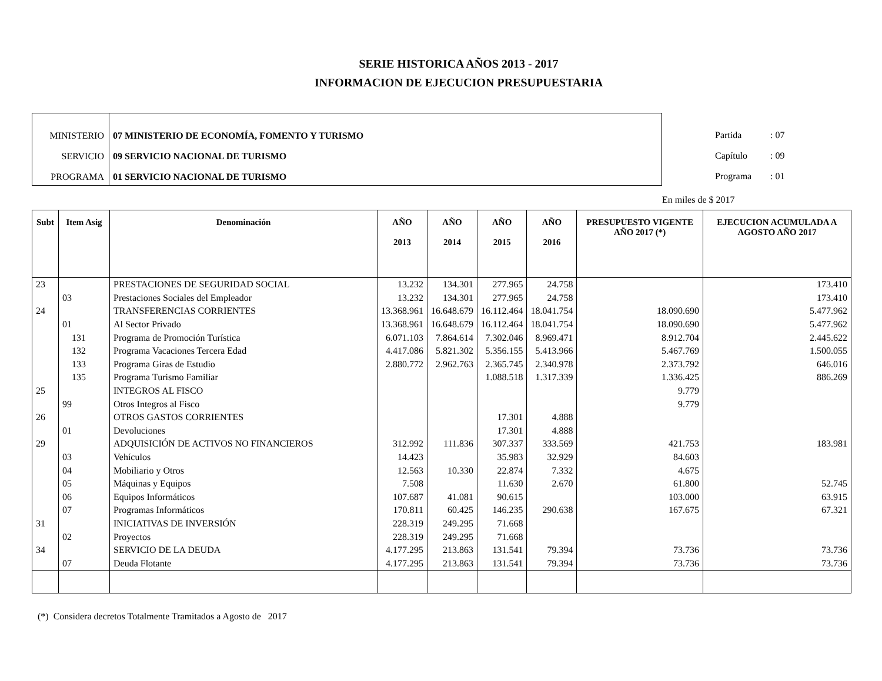SERIE HISTORICA AÑOS 2013 - 2017
INFORMACION DE EJECUCION PRESUPUESTARIA
MINISTERIO
SERVICIO
PROGRAMA
07 MINISTERIO DE ECONOMÍA, FOMENTO Y TURISMO
09 SERVICIO NACIONAL DE TURISMO
01 SERVICIO NACIONAL DE TURISMO
Partida : 07
Capítulo : 09
Programa : 01
En miles de $ 2017
| Subt | Item Asig | Denominación | AÑO 2013 | AÑO 2014 | AÑO 2015 | AÑO 2016 | PRESUPUESTO VIGENTE AÑO 2017 (*) | EJECUCION ACUMULADA A AGOSTO AÑO 2017 |
| --- | --- | --- | --- | --- | --- | --- | --- | --- |
| 23 | | PRESTACIONES DE SEGURIDAD SOCIAL | 13.232 | 134.301 | 277.965 | 24.758 | | 173.410 |
| | 03 | Prestaciones Sociales del Empleador | 13.232 | 134.301 | 277.965 | 24.758 | | 173.410 |
| 24 | | TRANSFERENCIAS CORRIENTES | 13.368.961 | 16.648.679 | 16.112.464 | 18.041.754 | 18.090.690 | 5.477.962 |
| | 01 | Al Sector Privado | 13.368.961 | 16.648.679 | 16.112.464 | 18.041.754 | 18.090.690 | 5.477.962 |
| | 131 | Programa de Promoción Turística | 6.071.103 | 7.864.614 | 7.302.046 | 8.969.471 | 8.912.704 | 2.445.622 |
| | 132 | Programa Vacaciones Tercera Edad | 4.417.086 | 5.821.302 | 5.356.155 | 5.413.966 | 5.467.769 | 1.500.055 |
| | 133 | Programa Giras de Estudio | 2.880.772 | 2.962.763 | 2.365.745 | 2.340.978 | 2.373.792 | 646.016 |
| | 135 | Programa Turismo Familiar | | | 1.088.518 | 1.317.339 | 1.336.425 | 886.269 |
| 25 | | INTEGROS AL FISCO | | | | | 9.779 | |
| | 99 | Otros Integros al Fisco | | | | | 9.779 | |
| 26 | | OTROS GASTOS CORRIENTES | | | 17.301 | 4.888 | | |
| | 01 | Devoluciones | | | 17.301 | 4.888 | | |
| 29 | | ADQUISICIÓN DE ACTIVOS NO FINANCIEROS | 312.992 | 111.836 | 307.337 | 333.569 | 421.753 | 183.981 |
| | 03 | Vehículos | 14.423 | | 35.983 | 32.929 | 84.603 | |
| | 04 | Mobiliario y Otros | 12.563 | 10.330 | 22.874 | 7.332 | 4.675 | |
| | 05 | Máquinas y Equipos | 7.508 | | 11.630 | 2.670 | 61.800 | 52.745 |
| | 06 | Equipos Informáticos | 107.687 | 41.081 | 90.615 | | 103.000 | 63.915 |
| | 07 | Programas Informáticos | 170.811 | 60.425 | 146.235 | 290.638 | 167.675 | 67.321 |
| 31 | | INICIATIVAS DE INVERSIÓN | 228.319 | 249.295 | 71.668 | | | |
| | 02 | Proyectos | 228.319 | 249.295 | 71.668 | | | |
| 34 | | SERVICIO DE LA DEUDA | 4.177.295 | 213.863 | 131.541 | 79.394 | 73.736 | 73.736 |
| | 07 | Deuda Flotante | 4.177.295 | 213.863 | 131.541 | 79.394 | 73.736 | 73.736 |
(*) Considera decretos Totalmente Tramitados a Agosto de 2017